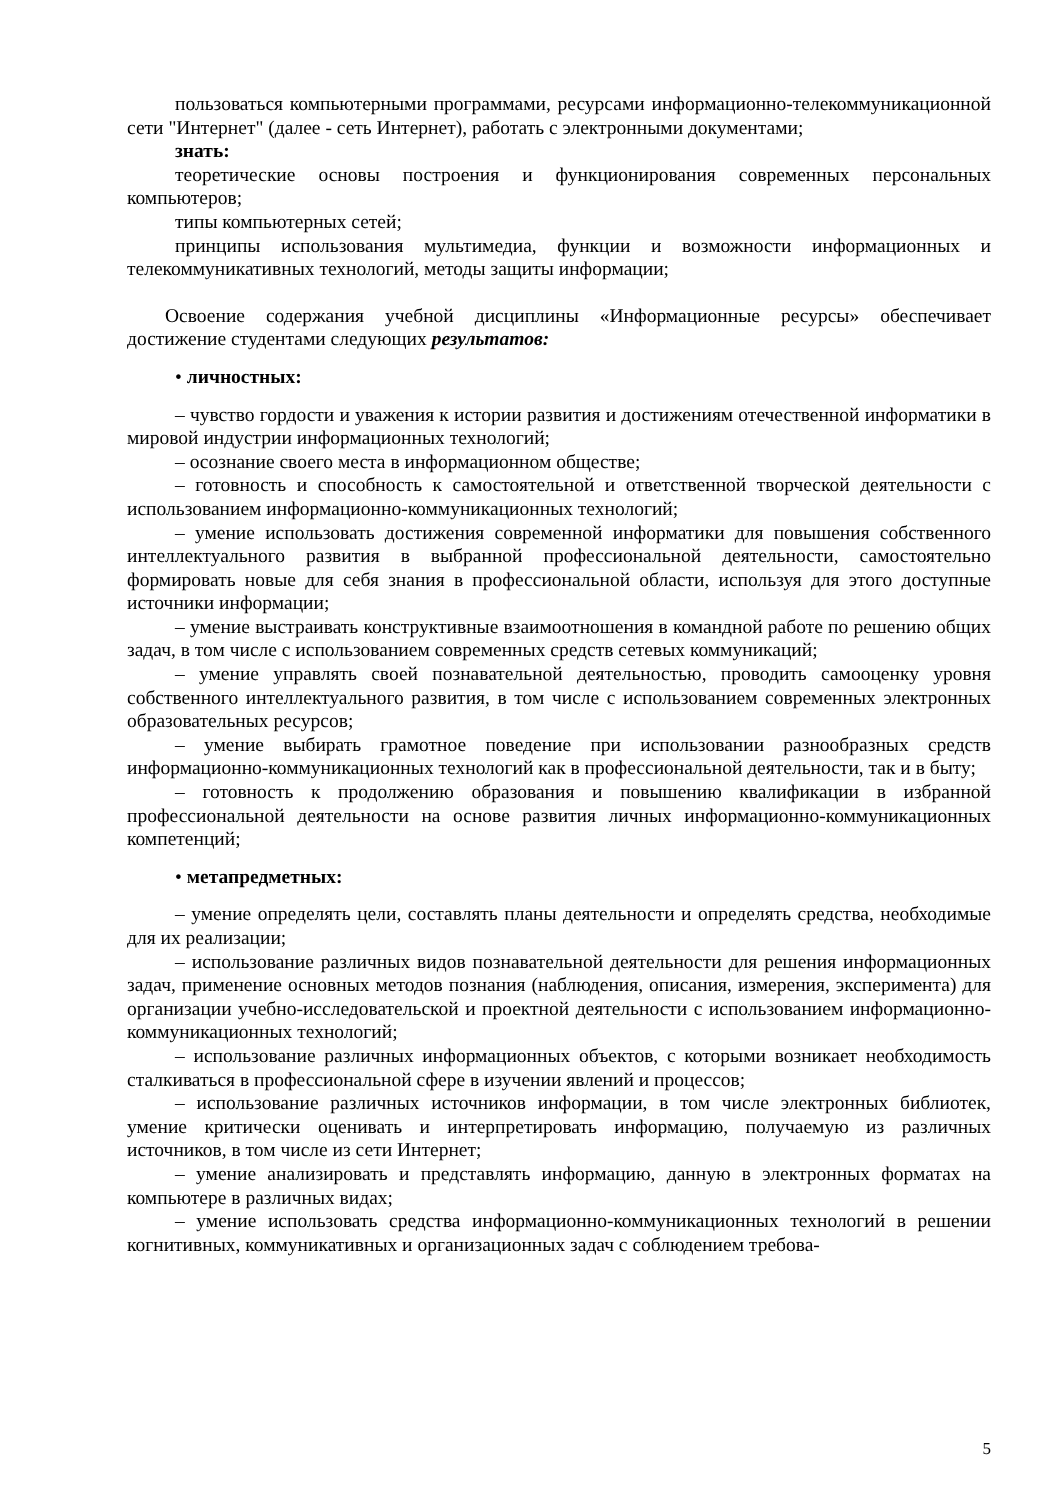пользоваться компьютерными программами, ресурсами информационно-телекоммуникационной сети "Интернет" (далее - сеть Интернет), работать с электронными документами;
знать:
теоретические основы построения и функционирования современных персональных компьютеров;
типы компьютерных сетей;
принципы использования мультимедиа, функции и возможности информационных и телекоммуникативных технологий, методы защиты информации;
Освоение содержания учебной дисциплины «Информационные ресурсы» обеспечивает достижение студентами следующих результатов:
• личностных:
– чувство гордости и уважения к истории развития и достижениям отечественной информатики в мировой индустрии информационных технологий;
– осознание своего места в информационном обществе;
– готовность и способность к самостоятельной и ответственной творческой деятельности с использованием информационно-коммуникационных технологий;
– умение использовать достижения современной информатики для повышения собственного интеллектуального развития в выбранной профессиональной деятельности, самостоятельно формировать новые для себя знания в профессиональной области, используя для этого доступные источники информации;
– умение выстраивать конструктивные взаимоотношения в командной работе по решению общих задач, в том числе с использованием современных средств сетевых коммуникаций;
– умение управлять своей познавательной деятельностью, проводить самооценку уровня собственного интеллектуального развития, в том числе с использованием современных электронных образовательных ресурсов;
– умение выбирать грамотное поведение при использовании разнообразных средств информационно-коммуникационных технологий как в профессиональной деятельности, так и в быту;
– готовность к продолжению образования и повышению квалификации в избранной профессиональной деятельности на основе развития личных информационно-коммуникационных компетенций;
• метапредметных:
– умение определять цели, составлять планы деятельности и определять средства, необходимые для их реализации;
– использование различных видов познавательной деятельности для решения информационных задач, применение основных методов познания (наблюдения, описания, измерения, эксперимента) для организации учебно-исследовательской и проектной деятельности с использованием информационно-коммуникационных технологий;
– использование различных информационных объектов, с которыми возникает необходимость сталкиваться в профессиональной сфере в изучении явлений и процессов;
– использование различных источников информации, в том числе электронных библиотек, умение критически оценивать и интерпретировать информацию, получаемую из различных источников, в том числе из сети Интернет;
– умение анализировать и представлять информацию, данную в электронных форматах на компьютере в различных видах;
– умение использовать средства информационно-коммуникационных технологий в решении когнитивных, коммуникативных и организационных задач с соблюдением требова-
5